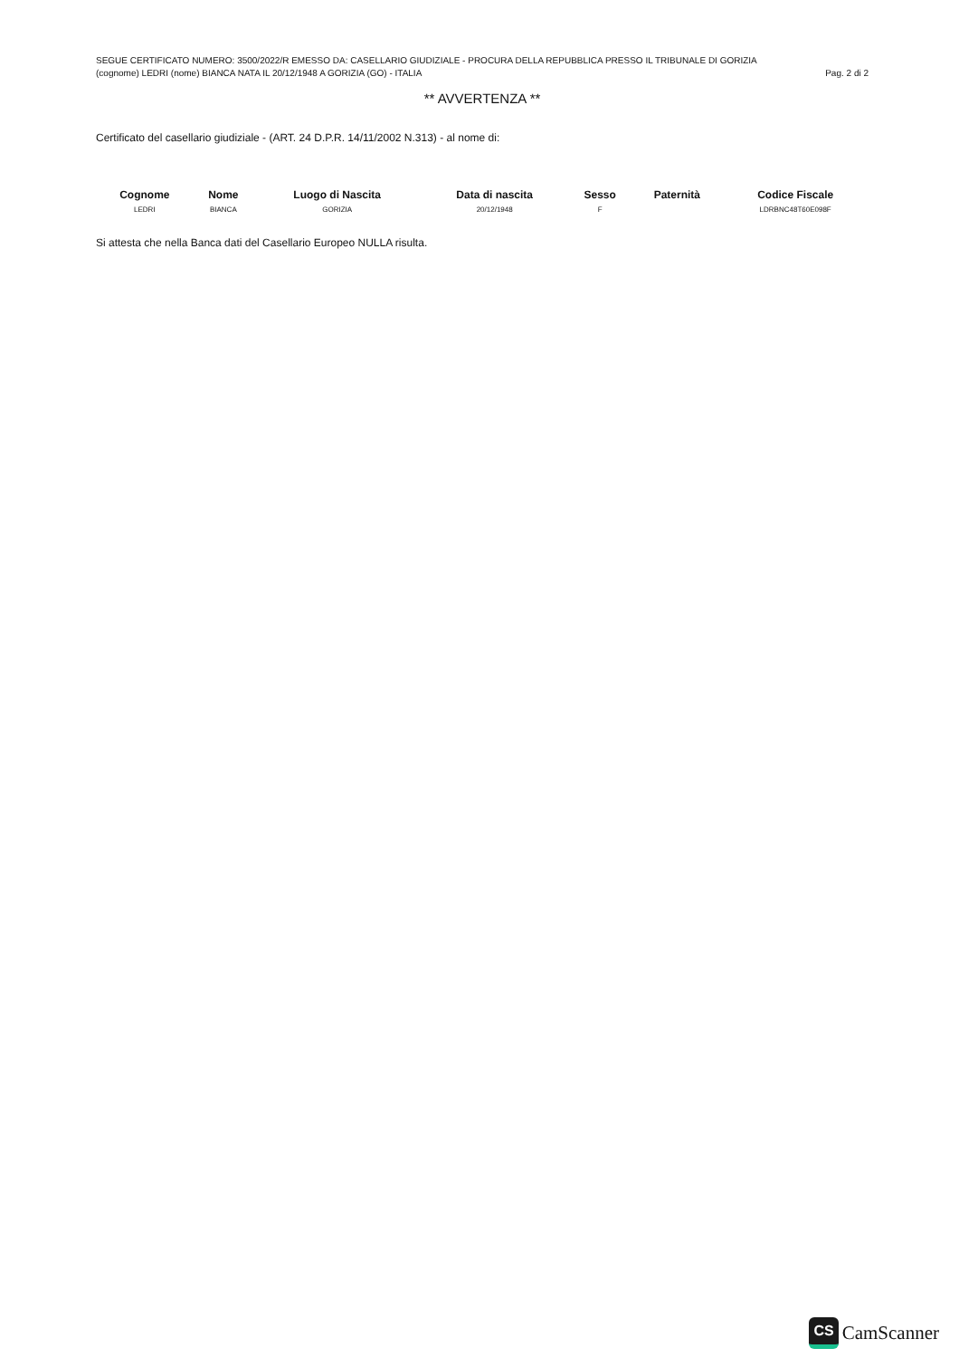SEGUE CERTIFICATO NUMERO: 3500/2022/R EMESSO DA: CASELLARIO GIUDIZIALE - PROCURA DELLA REPUBBLICA PRESSO IL TRIBUNALE DI GORIZIA
(cognome) LEDRI (nome) BIANCA NATA IL 20/12/1948 A GORIZIA (GO) - ITALIA Pag. 2 di 2
** AVVERTENZA **
Certificato del casellario giudiziale - (ART. 24 D.P.R. 14/11/2002 N.313) - al nome di:
| Cognome | Nome | Luogo di Nascita | Data di nascita | Sesso | Paternità | Codice Fiscale |
| --- | --- | --- | --- | --- | --- | --- |
| LEDRI | BIANCA | GORIZIA | 20/12/1948 | F | | LDRBNC48T60E098F |
Si attesta che nella Banca dati del Casellario Europeo NULLA risulta.
CS CamScanner